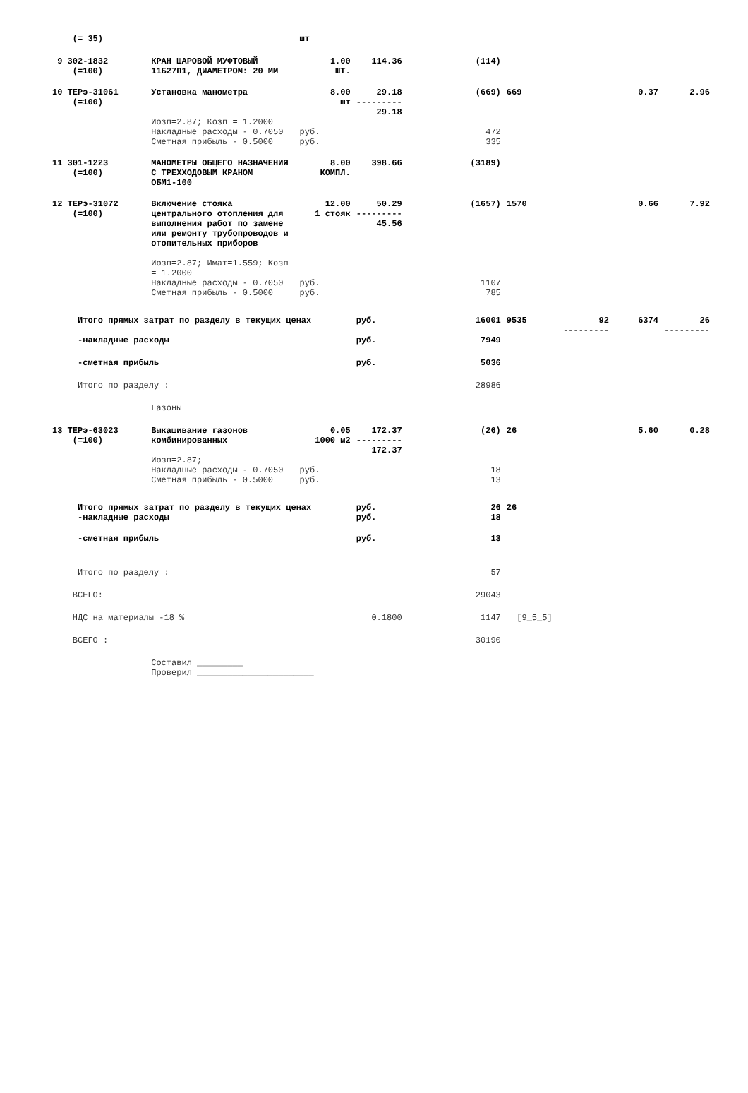| (= 35) | | шт | | | | | | |
| 9 302-1832 (=100) | КРАН ШАРОВОЙ МУФТОВЫЙ 11Б27П1, ДИАМЕТРОМ: 20 ММ | 1.00 ШТ. | 114.36 | (114) | | | | |
| 10 ТЕРэ-31061 (=100) | Установка манометра | 8.00 шт | 29.18 --------- 29.18 | (669) | 669 | | 0.37 | 2.96 |
| | Иозп=2.87; Козп = 1.2000 Накладные расходы - 0.7050 Сметная прибыль - 0.5000 | руб. руб. | | 472 335 | | | | |
| 11 301-1223 (=100) | МАНОМЕТРЫ ОБЩЕГО НАЗНАЧЕНИЯ С ТРЕХХОДОВЫМ КРАНОМ ОБМ1-100 | 8.00 КОМПЛ. | 398.66 | (3189) | | | | |
| 12 ТЕРэ-31072 (=100) | Включение стояка центрального отопления для выполнения работ по замене или ремонту трубопроводов и отопительных приборов | 12.00 1 стояк | 50.29 --------- 45.56 | (1657) | 1570 | | 0.66 | 7.92 |
| | Иозп=2.87; Имат=1.559; Козп = 1.2000 Накладные расходы - 0.7050 Сметная прибыль - 0.5000 | руб. руб. | | 1107 785 | | | | |
| Итого прямых затрат по разделу в текущих ценах | | | руб. | 16001 | 9535 | 92 --------- | 6374 | 26 --------- |
| -накладные расходы | | | руб. | 7949 | | | | |
| -сметная прибыль | | | руб. | 5036 | | | | |
| Итого по разделу : | | | | 28986 | | | | |
| | Газоны | | | | | | | |
| 13 ТЕРэ-63023 (=100) | Выкашивание газонов комбинированных | 0.05 1000 м2 | 172.37 --------- 172.37 | (26) | 26 | | 5.60 | 0.28 |
| | Иозп=2.87; Накладные расходы - 0.7050 Сметная прибыль - 0.5000 | руб. руб. | | 18 13 | | | | |
| Итого прямых затрат по разделу в текущих ценах -накладные расходы | | | руб. руб. | 26 18 | 26 | | | |
| -сметная прибыль | | | руб. | 13 | | | | |
| Итого по разделу : | | | | 57 | | | | |
| ВСЕГО: | | | | 29043 | | | | |
| НДС на материалы -18 % | | | 0.1800 | 1147 | [9_5_5] | | | |
| ВСЕГО : | | | | 30190 | | | | |
| | Составил _________ Проверил _______________________ | | | | | | | |